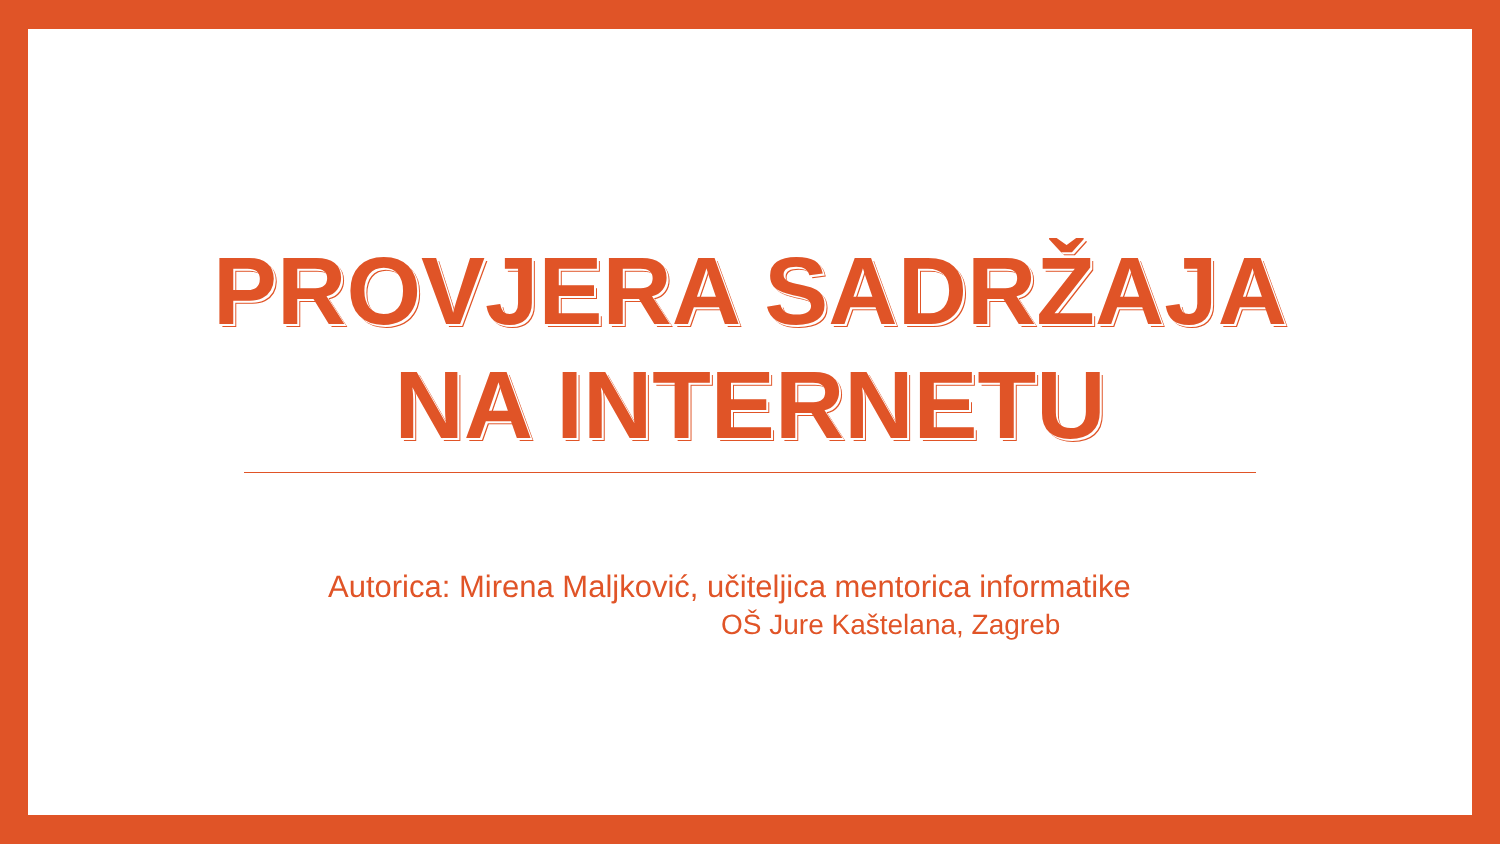PROVJERA SADRŽAJA
NA INTERNETU
Autorica: Mirena Maljković, učiteljica mentorica informatike
OŠ Jure Kaštelana, Zagreb